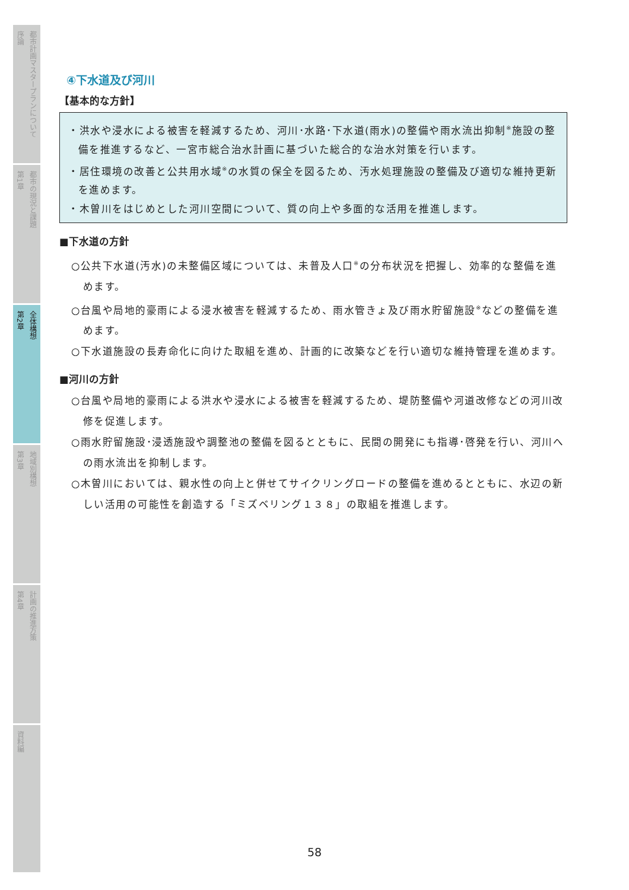序論
都市計画マスタープランについて
第1章
都市の現況と課題
第2章
全体構想
第3章
地域別構想
第4章
計画の推進方策
資料編
④下水道及び河川
【基本的な方針】
・洪水や浸水による被害を軽減するため、河川･水路･下水道(雨水)の整備や雨水流出抑制<sup>※</sup>施設の整備を推進するなど、一宮市総合治水計画に基づいた総合的な治水対策を行います。
・居住環境の改善と公共用水域<sup>※</sup>の水質の保全を図るため、汚水処理施設の整備及び適切な維持更新を進めます。
・木曽川をはじめとした河川空間について、質の向上や多面的な活用を推進します。
■下水道の方針
○公共下水道(汚水)の未整備区域については、未普及人口<sup>※</sup>の分布状況を把握し、効率的な整備を進めます。
○台風や局地的豪雨による浸水被害を軽減するため、雨水管きょ及び雨水貯留施設<sup>※</sup>などの整備を進めます。
○下水道施設の長寿命化に向けた取組を進め、計画的に改築などを行い適切な維持管理を進めます。
■河川の方針
○台風や局地的豪雨による洪水や浸水による被害を軽減するため、堤防整備や河道改修などの河川改修を促進します。
○雨水貯留施設･浸透施設や調整池の整備を図るとともに、民間の開発にも指導･啓発を行い、河川への雨水流出を抑制します。
○木曽川においては、親水性の向上と併せてサイクリングロードの整備を進めるとともに、水辺の新しい活用の可能性を創造する「ミズベリング１３８」の取組を推進します。
58